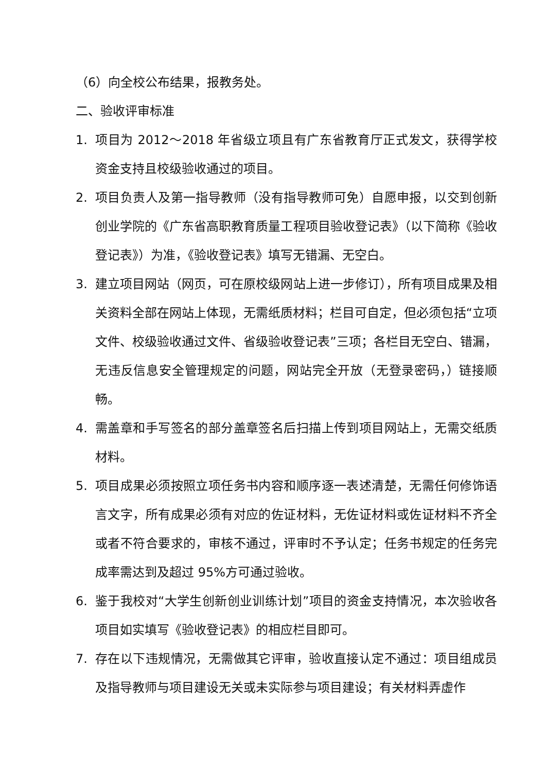（6）向全校公布结果，报教务处。
二、验收评审标准
1. 项目为 2012～2018 年省级立项且有广东省教育厅正式发文，获得学校资金支持且校级验收通过的项目。
2. 项目负责人及第一指导教师（没有指导教师可免）自愿申报，以交到创新创业学院的《广东省高职教育质量工程项目验收登记表》（以下简称《验收登记表》）为准，《验收登记表》填写无错漏、无空白。
3. 建立项目网站（网页，可在原校级网站上进一步修订），所有项目成果及相关资料全部在网站上体现，无需纸质材料；栏目可自定，但必须包括“立项文件、校级验收通过文件、省级验收登记表”三项；各栏目无空白、错漏，无违反信息安全管理规定的问题，网站完全开放（无登录密码，）链接顺畅。
4. 需盖章和手写签名的部分盖章签名后扫描上传到项目网站上，无需交纸质材料。
5. 项目成果必须按照立项任务书内容和顺序逐一表述清楚，无需任何修饰语言文字，所有成果必须有对应的佐证材料，无佐证材料或佐证材料不齐全或者不符合要求的，审核不通过，评审时不予认定；任务书规定的任务完成率需达到及超过 95%方可通过验收。
6. 鉴于我校对“大学生创新创业训练计划”项目的资金支持情况，本次验收各项目如实填写《验收登记表》的相应栏目即可。
7. 存在以下违规情况，无需做其它评审，验收直接认定不通过：项目组成员及指导教师与项目建设无关或未实际参与项目建设；有关材料弄虚作